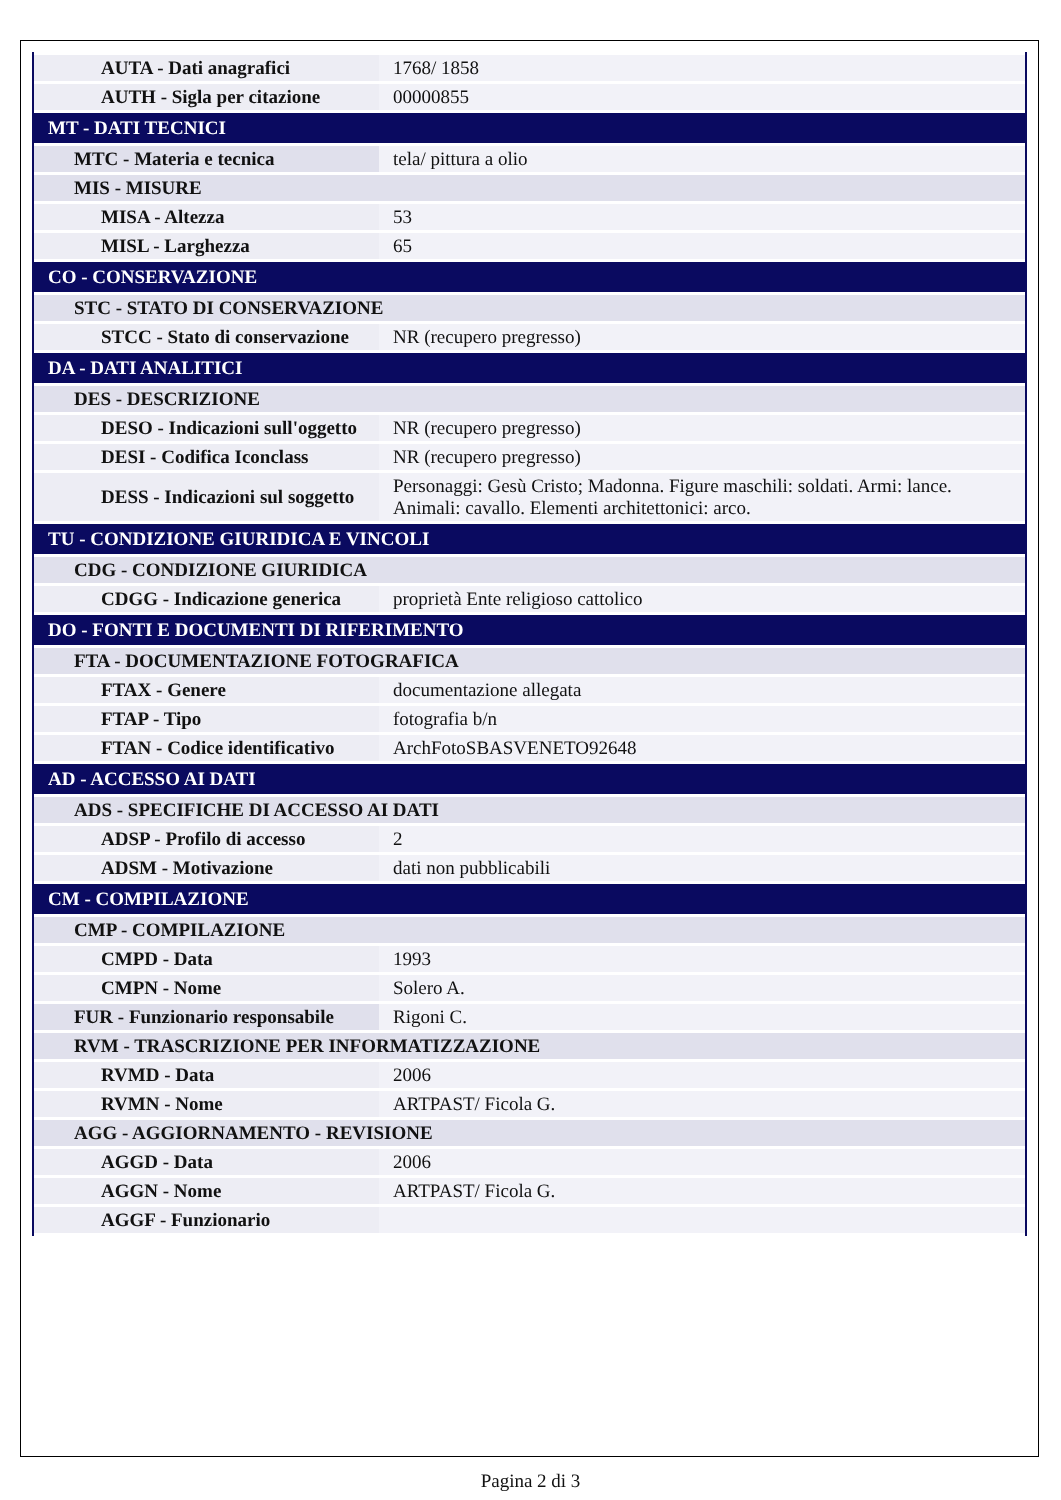| AUTA - Dati anagrafici | 1768/ 1858 |
| AUTH - Sigla per citazione | 00000855 |
| MT - DATI TECNICI | |
| MTC - Materia e tecnica | tela/ pittura a olio |
| MIS - MISURE | |
| MISA - Altezza | 53 |
| MISL - Larghezza | 65 |
| CO - CONSERVAZIONE | |
| STC - STATO DI CONSERVAZIONE | |
| STCC - Stato di conservazione | NR (recupero pregresso) |
| DA - DATI ANALITICI | |
| DES - DESCRIZIONE | |
| DESO - Indicazioni sull'oggetto | NR (recupero pregresso) |
| DESI - Codifica Iconclass | NR (recupero pregresso) |
| DESS - Indicazioni sul soggetto | Personaggi: Gesù Cristo; Madonna. Figure maschili: soldati. Armi: lance. Animali: cavallo. Elementi architettonici: arco. |
| TU - CONDIZIONE GIURIDICA E VINCOLI | |
| CDG - CONDIZIONE GIURIDICA | |
| CDGG - Indicazione generica | proprietà Ente religioso cattolico |
| DO - FONTI E DOCUMENTI DI RIFERIMENTO | |
| FTA - DOCUMENTAZIONE FOTOGRAFICA | |
| FTAX - Genere | documentazione allegata |
| FTAP - Tipo | fotografia b/n |
| FTAN - Codice identificativo | ArchFotoSBASVENETO92648 |
| AD - ACCESSO AI DATI | |
| ADS - SPECIFICHE DI ACCESSO AI DATI | |
| ADSP - Profilo di accesso | 2 |
| ADSM - Motivazione | dati non pubblicabili |
| CM - COMPILAZIONE | |
| CMP - COMPILAZIONE | |
| CMPD - Data | 1993 |
| CMPN - Nome | Solero A. |
| FUR - Funzionario responsabile | Rigoni C. |
| RVM - TRASCRIZIONE PER INFORMATIZZAZIONE | |
| RVMD - Data | 2006 |
| RVMN - Nome | ARTPAST/ Ficola G. |
| AGG - AGGIORNAMENTO - REVISIONE | |
| AGGD - Data | 2006 |
| AGGN - Nome | ARTPAST/ Ficola G. |
| AGGF - Funzionario | |
Pagina 2 di 3